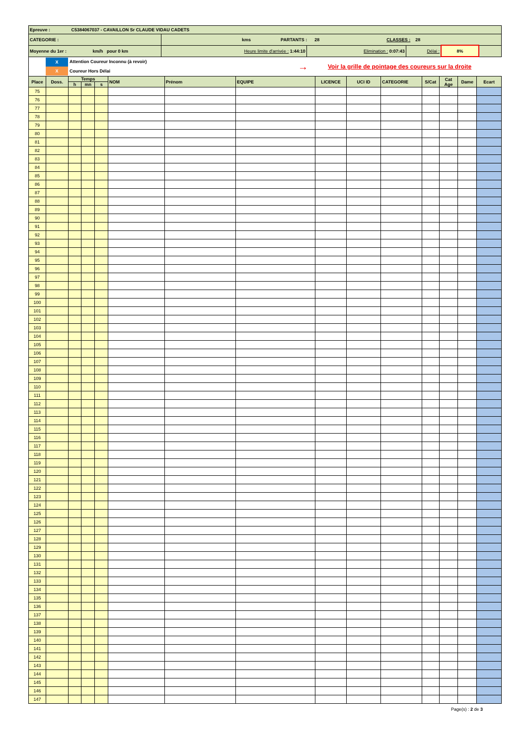| Epreuve : C5384067037 - CAVAILLON Sr CLAUDE VIDAU CADETS | | | | | |
| CATEGORIE : | kms PARTANTS : 28 CLASSES : 28 | | | | |
| Moyenne du 1er : km/h pour 0 km | Heure limite d'arrivée : 1:44:10 | Elimination : 0:07:43 | Délai : | 8% | |
X
X
Attention Coureur Inconnu (à revoir)
Coureur Hors Délai
→
Voir la grille de pointage des coureurs sur la droite
| Place | Doss. | Temps | | | NOM | Prénom | EQUIPE | LICENCE | UCI ID | CATEGORIE | S/Cat | Cat Age | Dame | Ecart |
| --- | --- | --- | --- | --- | --- | --- | --- | --- | --- | --- | --- | --- | --- | --- |
| | | h | mn | s | | | | | | | | | | |
| 75 | | | | | | | | | | | | | | |
| 76 | | | | | | | | | | | | | | |
| 77 | | | | | | | | | | | | | | |
| 78 | | | | | | | | | | | | | | |
| 79 | | | | | | | | | | | | | | |
| 80 | | | | | | | | | | | | | | |
| 81 | | | | | | | | | | | | | | |
| 82 | | | | | | | | | | | | | | |
| 83 | | | | | | | | | | | | | | |
| 84 | | | | | | | | | | | | | | |
| 85 | | | | | | | | | | | | | | |
| 86 | | | | | | | | | | | | | | |
| 87 | | | | | | | | | | | | | | |
| 88 | | | | | | | | | | | | | | |
| 89 | | | | | | | | | | | | | | |
| 90 | | | | | | | | | | | | | | |
| 91 | | | | | | | | | | | | | | |
| 92 | | | | | | | | | | | | | | |
| 93 | | | | | | | | | | | | | | |
| 94 | | | | | | | | | | | | | | |
| 95 | | | | | | | | | | | | | | |
| 96 | | | | | | | | | | | | | | |
| 97 | | | | | | | | | | | | | | |
| 98 | | | | | | | | | | | | | | |
| 99 | | | | | | | | | | | | | | |
| 100 | | | | | | | | | | | | | | |
| 101 | | | | | | | | | | | | | | |
| 102 | | | | | | | | | | | | | | |
| 103 | | | | | | | | | | | | | | |
| 104 | | | | | | | | | | | | | | |
| 105 | | | | | | | | | | | | | | |
| 106 | | | | | | | | | | | | | | |
| 107 | | | | | | | | | | | | | | |
| 108 | | | | | | | | | | | | | | |
| 109 | | | | | | | | | | | | | | |
| 110 | | | | | | | | | | | | | | |
| 111 | | | | | | | | | | | | | | |
| 112 | | | | | | | | | | | | | | |
| 113 | | | | | | | | | | | | | | |
| 114 | | | | | | | | | | | | | | |
| 115 | | | | | | | | | | | | | | |
| 116 | | | | | | | | | | | | | | |
| 117 | | | | | | | | | | | | | | |
| 118 | | | | | | | | | | | | | | |
| 119 | | | | | | | | | | | | | | |
| 120 | | | | | | | | | | | | | | |
| 121 | | | | | | | | | | | | | | |
| 122 | | | | | | | | | | | | | | |
| 123 | | | | | | | | | | | | | | |
| 124 | | | | | | | | | | | | | | |
| 125 | | | | | | | | | | | | | | |
| 126 | | | | | | | | | | | | | | |
| 127 | | | | | | | | | | | | | | |
| 128 | | | | | | | | | | | | | | |
| 129 | | | | | | | | | | | | | | |
| 130 | | | | | | | | | | | | | | |
| 131 | | | | | | | | | | | | | | |
| 132 | | | | | | | | | | | | | | |
| 133 | | | | | | | | | | | | | | |
| 134 | | | | | | | | | | | | | | |
| 135 | | | | | | | | | | | | | | |
| 136 | | | | | | | | | | | | | | |
| 137 | | | | | | | | | | | | | | |
| 138 | | | | | | | | | | | | | | |
| 139 | | | | | | | | | | | | | | |
| 140 | | | | | | | | | | | | | | |
| 141 | | | | | | | | | | | | | | |
| 142 | | | | | | | | | | | | | | |
| 143 | | | | | | | | | | | | | | |
| 144 | | | | | | | | | | | | | | |
| 145 | | | | | | | | | | | | | | |
| 146 | | | | | | | | | | | | | | |
| 147 | | | | | | | | | | | | | | |
Page(s) : 2 de 3